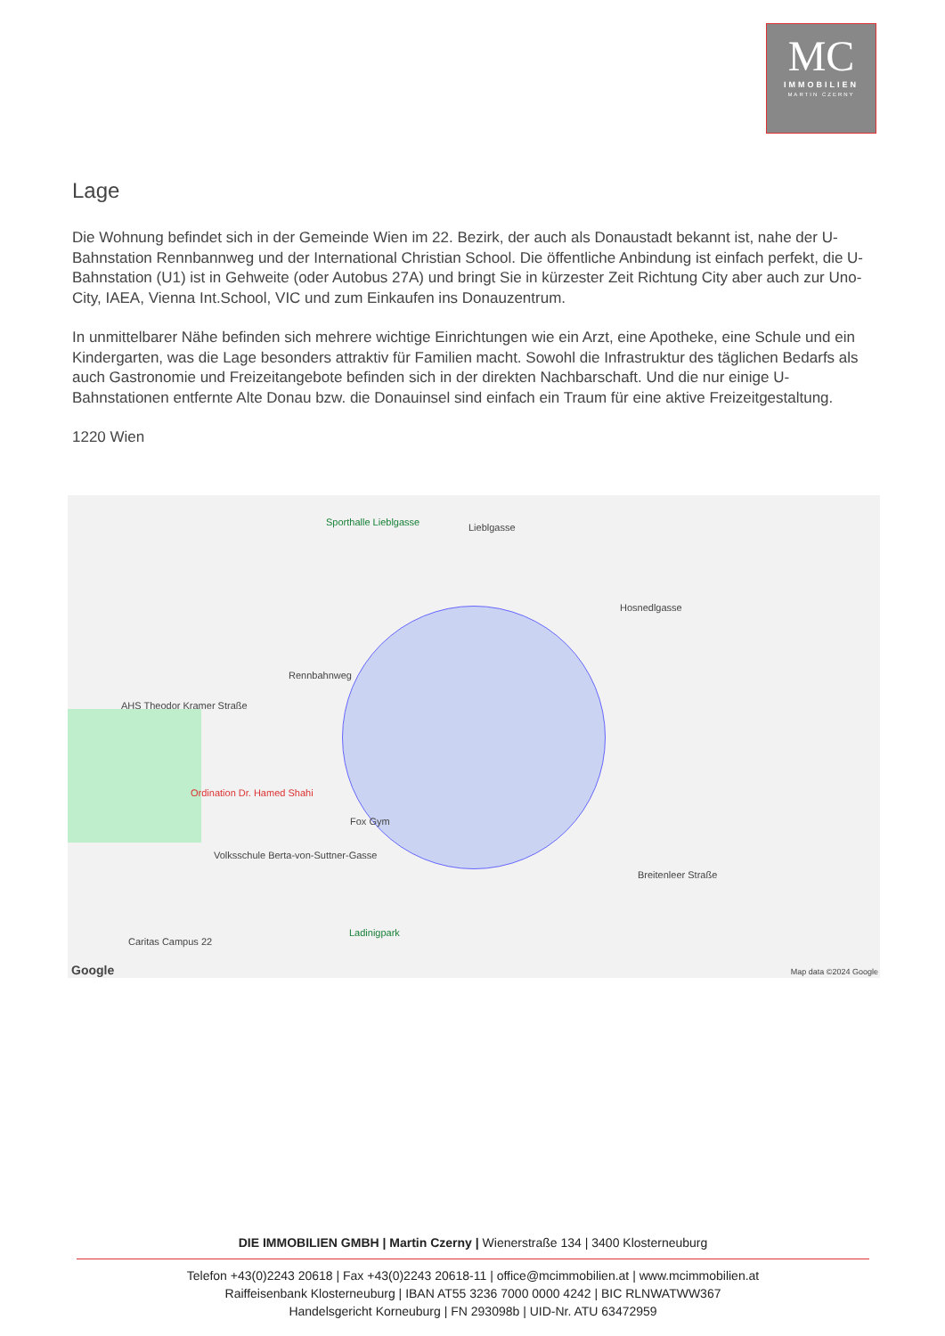MC
IMMOBILIEN
MARTIN CZERNY
Lage
Die Wohnung befindet sich in der Gemeinde Wien im 22. Bezirk, der auch als Donaustadt bekannt ist, nahe der U-Bahnstation Rennbannweg und der International Christian School. Die öffentliche Anbindung ist einfach perfekt, die U-Bahnstation (U1) ist in Gehweite (oder Autobus 27A) und bringt Sie in kürzester Zeit Richtung City aber auch zur Uno-City, IAEA, Vienna Int.School, VIC und zum Einkaufen ins Donauzentrum.
In unmittelbarer Nähe befinden sich mehrere wichtige Einrichtungen wie ein Arzt, eine Apotheke, eine Schule und ein Kindergarten, was die Lage besonders attraktiv für Familien macht. Sowohl die Infrastruktur des täglichen Bedarfs als auch Gastronomie und Freizeitangebote befinden sich in der direkten Nachbarschaft. Und die nur einige U-Bahnstationen entfernte Alte Donau bzw. die Donauinsel sind einfach ein Traum für eine aktive Freizeitgestaltung.
1220 Wien
Sporthalle Lieblgasse
Rennbahnweg
AHS Theodor Kramer Straße
Ordination Dr. Hamed Shahi
Fox Gym
Volksschule Berta-von-Suttner-Gasse
Ladinigpark
Caritas Campus 22
Breitenleer Straße
Hosnedlgasse
Lieblgasse
Google Map data ©2024 Google
DIE IMMOBILIEN GMBH | Martin Czerny | Wienerstraße 134 | 3400 Klosterneuburg
Telefon +43(0)2243 20618 | Fax +43(0)2243 20618-11 | office@mcimmobilien.at | www.mcimmobilien.at
Raiffeisenbank Klosterneuburg | IBAN AT55 3236 7000 0000 4242 | BIC RLNWATWW367
Handelsgericht Korneuburg | FN 293098b | UID-Nr. ATU 63472959